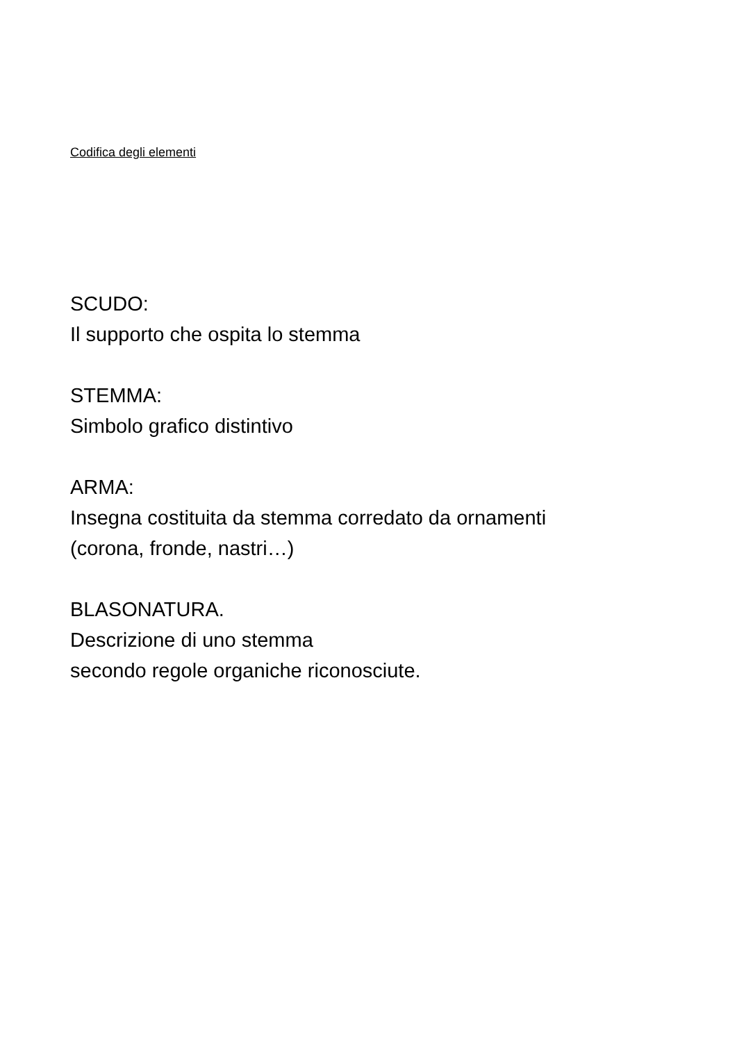Codifica degli elementi
SCUDO:
Il supporto che ospita lo stemma
STEMMA:
Simbolo grafico distintivo
ARMA:
Insegna costituita da stemma corredato da ornamenti
(corona, fronde, nastri…)
BLASONATURA.
Descrizione di uno stemma
secondo regole organiche riconosciute.